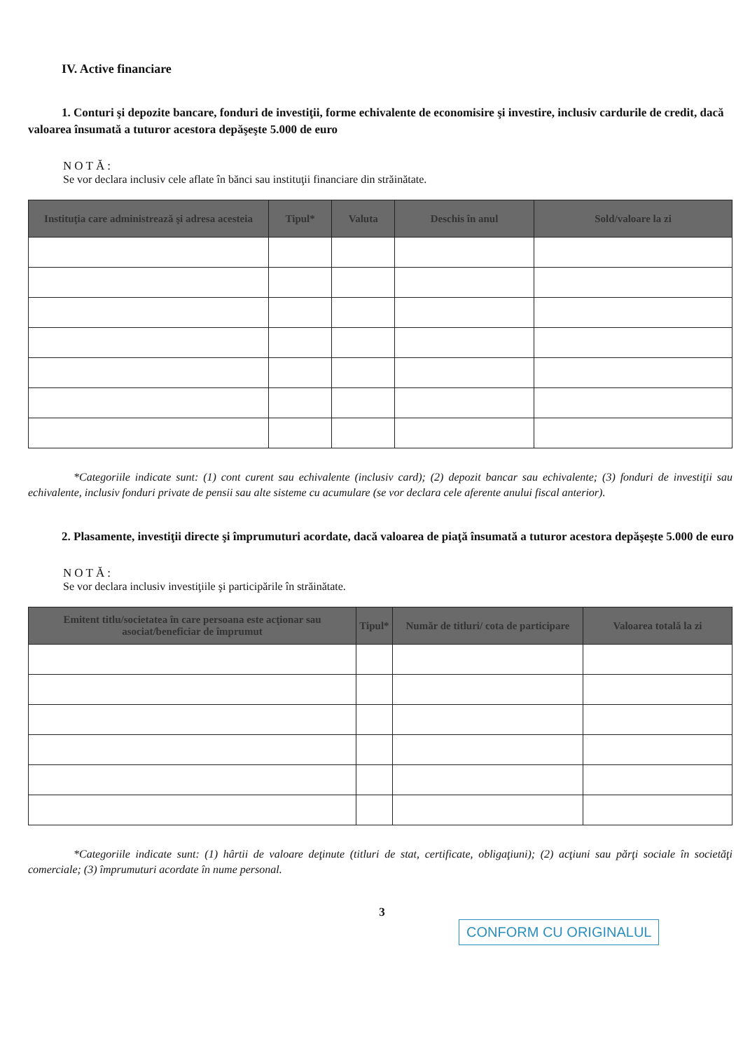IV. Active financiare
1. Conturi şi depozite bancare, fonduri de investiţii, forme echivalente de economisire şi investire, inclusiv cardurile de credit, dacă valoarea însumată a tuturor acestora depăşeşte 5.000 de euro
NOTĂ:
Se vor declara inclusiv cele aflate în bănci sau instituţii financiare din străinătate.
| Instituţia care administrează şi adresa acesteia | Tipul* | Valuta | Deschis în anul | Sold/valoare la zi |
| --- | --- | --- | --- | --- |
*Categoriile indicate sunt: (1) cont curent sau echivalente (inclusiv card); (2) depozit bancar sau echivalente; (3) fonduri de investiţii sau echivalente, inclusiv fonduri private de pensii sau alte sisteme cu acumulare (se vor declara cele aferente anului fiscal anterior).
2. Plasamente, investiţii directe şi împrumuturi acordate, dacă valoarea de piaţă însumată a tuturor acestora depăşeşte 5.000 de euro
NOTĂ:
Se vor declara inclusiv investiţiile şi participările în străinătate.
| Emitent titlu/societatea în care persoana este acţionar sau asociat/beneficiar de împrumut | Tipul* | Număr de titluri/ cota de participare | Valoarea totală la zi |
| --- | --- | --- | --- |
*Categoriile indicate sunt: (1) hârtii de valoare deţinute (titluri de stat, certificate, obligaţiuni); (2) acţiuni sau părţi sociale în societăţi comerciale; (3) împrumuturi acordate în nume personal.
3
CONFORM CU ORIGINALUL